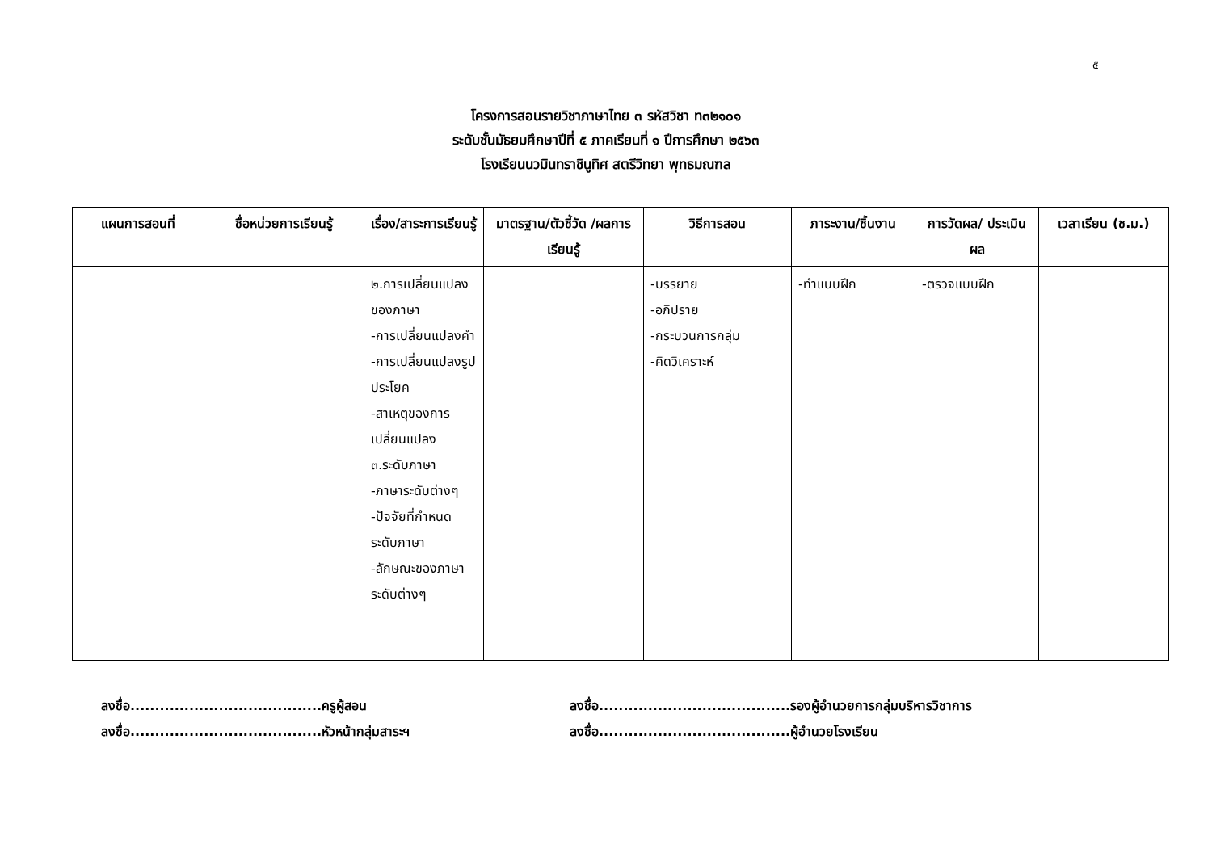๕
โครงการสอนรายวิชาภาษาไทย ๓ รหัสวิชา ท๓๒๑๐๑
ระดับชั้นมัธยมศึกษาปีที่ ๕ ภาคเรียนที่ ๑ ปีการศึกษา ๒๕๖๓
โรงเรียนนวมินทราชินูทิศ สตรีวิทยา พุทธมณฑล
| แผนการสอนที่ | ชื่อหน่วยการเรียนรู้ | เรื่อง/สาระการเรียนรู้ | มาตรฐาน/ตัวชี้วัด /ผลการเรียนรู้ | วิธีการสอน | ภาระงาน/ชิ้นงาน | การวัดผล/ ประเมินผล | เวลาเรียน (ช.ม.) |
| --- | --- | --- | --- | --- | --- | --- | --- |
| | | ๒.การเปลี่ยนแปลงของภาษา -การเปลี่ยนแปลงคำ -การเปลี่ยนแปลงรูปประโยค -สาเหตุของการเปลี่ยนแปลง ๓.ระดับภาษา -ภาษาระดับต่างๆ -ปัจจัยที่กำหนดระดับภาษา -ลักษณะของภาษาระดับต่างๆ | | -บรรยาย -อภิปราย -กระบวนการกลุ่ม -คิดวิเคราะห์ | -ทำแบบฝึก | -ตรวจแบบฝึก | |
ลงชื่อ.......................................ครูผู้สอน
ลงชื่อ.......................................รองผู้อำนวยการกลุ่มบริหารวิชาการ
ลงชื่อ.......................................หัวหน้ากลุ่มสาระฯ
ลงชื่อ.......................................ผู้อำนวยโรงเรียน